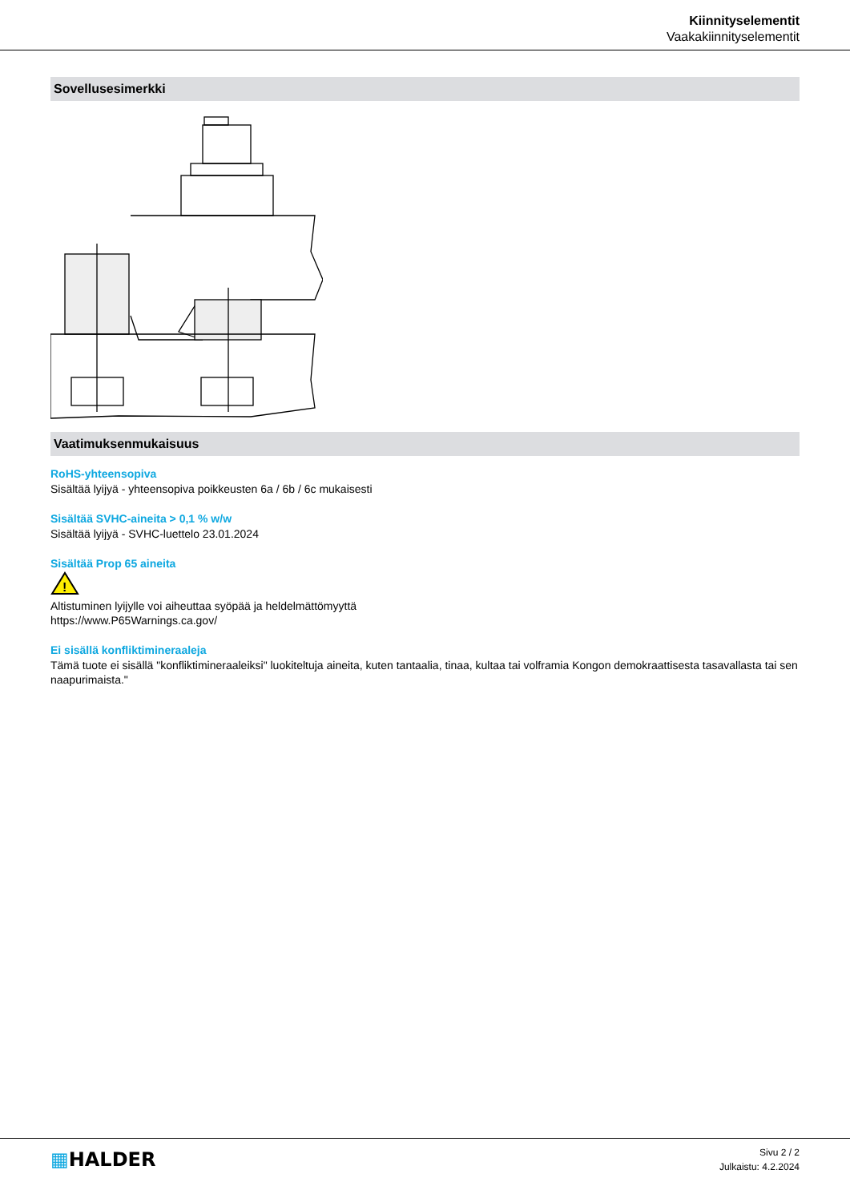Kiinnityselementit
Vaakakiinnityselementit
Sovellusesimerkki
Vaatimuksenmukaisuus
RoHS-yhteensopiva
Sisältää lyijyä - yhteensopiva poikkeusten 6a / 6b / 6c mukaisesti
Sisältää SVHC-aineita > 0,1 % w/w
Sisältää lyijyä - SVHC-luettelo 23.01.2024
Sisältää Prop 65 aineita
!
Altistuminen lyijylle voi aiheuttaa syöpää ja heldelmättömyyttä
https://www.P65Warnings.ca.gov/
Ei sisällä konfliktimineraaleja
Tämä tuote ei sisällä "konfliktimineraaleiksi" luokiteltuja aineita, kuten tantaalia, tinaa, kultaa tai volframia Kongon demokraattisesta tasavallasta tai sen naapurimaista."
▦HALDER
Sivu 2 / 2
Julkaistu: 4.2.2024